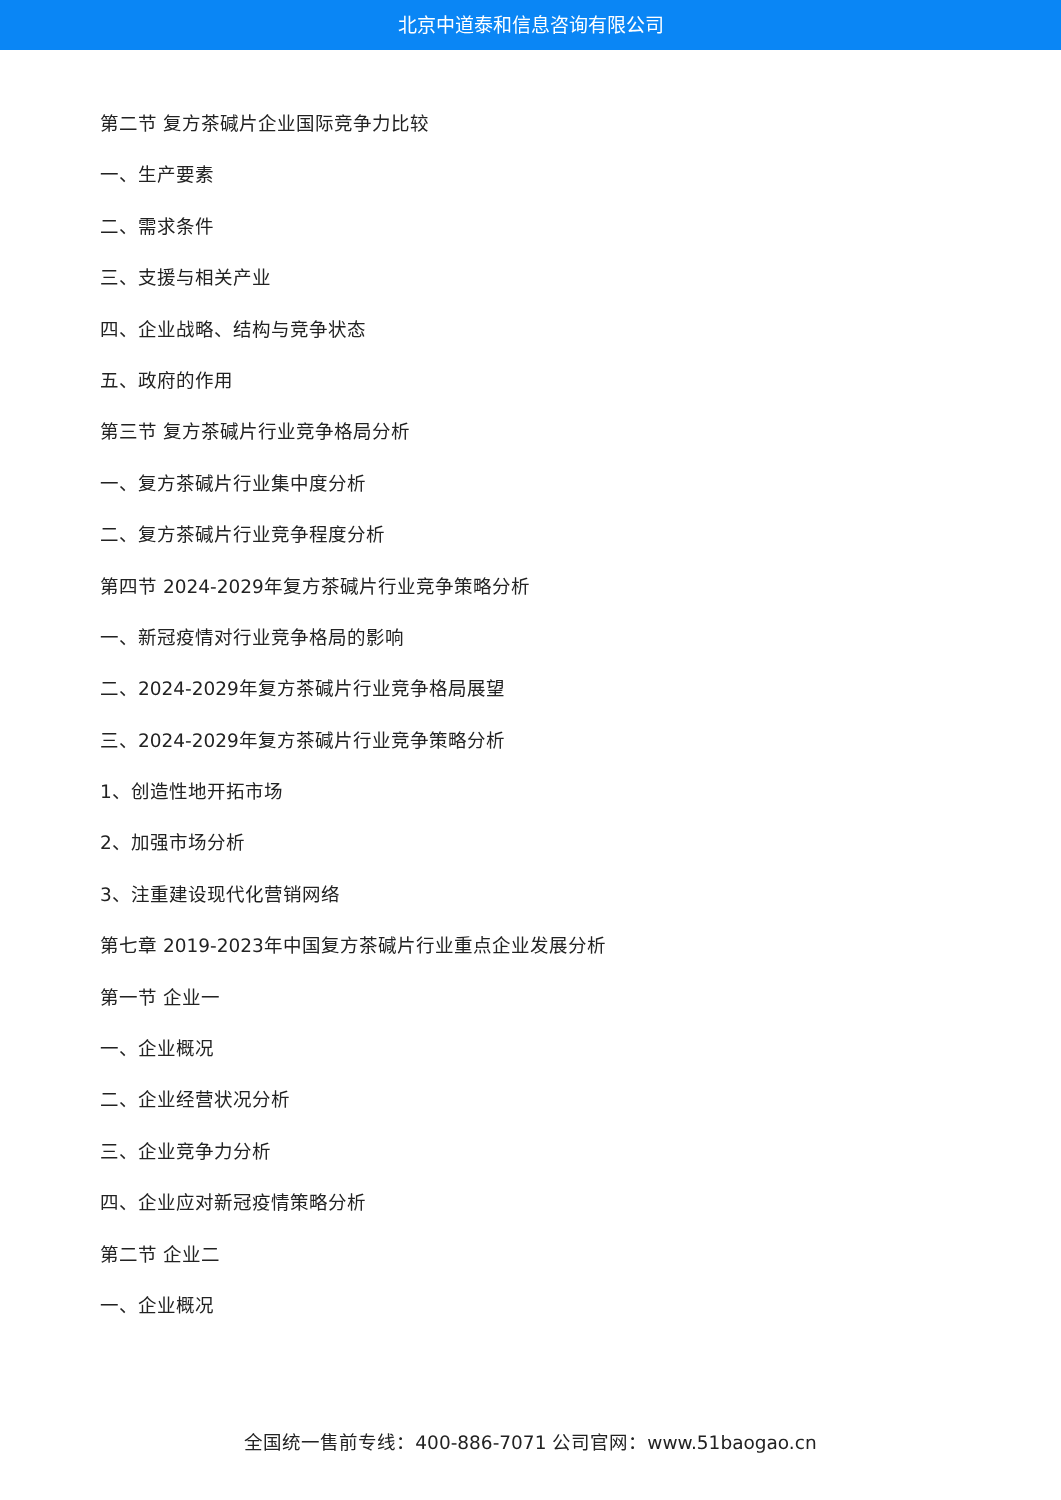北京中道泰和信息咨询有限公司
第二节 复方茶碱片企业国际竞争力比较
一、生产要素
二、需求条件
三、支援与相关产业
四、企业战略、结构与竞争状态
五、政府的作用
第三节 复方茶碱片行业竞争格局分析
一、复方茶碱片行业集中度分析
二、复方茶碱片行业竞争程度分析
第四节 2024-2029年复方茶碱片行业竞争策略分析
一、新冠疫情对行业竞争格局的影响
二、2024-2029年复方茶碱片行业竞争格局展望
三、2024-2029年复方茶碱片行业竞争策略分析
1、创造性地开拓市场
2、加强市场分析
3、注重建设现代化营销网络
第七章 2019-2023年中国复方茶碱片行业重点企业发展分析
第一节 企业一
一、企业概况
二、企业经营状况分析
三、企业竞争力分析
四、企业应对新冠疫情策略分析
第二节 企业二
一、企业概况
全国统一售前专线：400-886-7071 公司官网：www.51baogao.cn